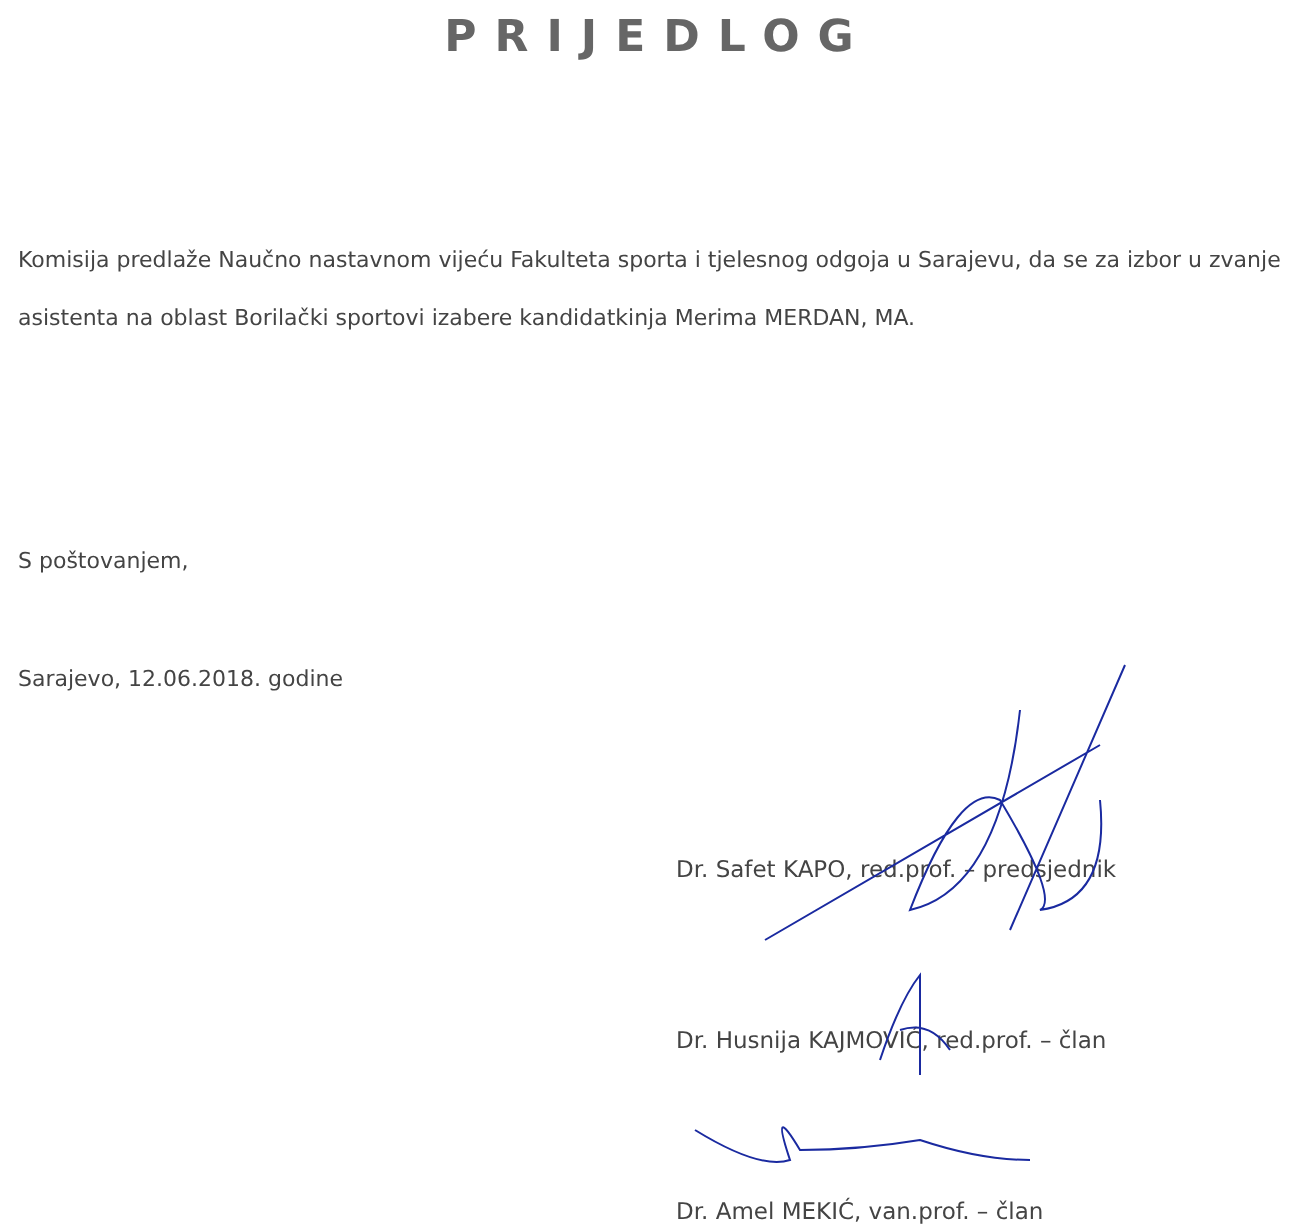PRIJEDLOG
Komisija predlaže Naučno nastavnom vijeću Fakulteta sporta i tjelesnog odgoja u Sarajevu, da se za izbor u zvanje asistenta na oblast Borilački sportovi izabere kandidatkinja Merima MERDAN, MA.
S poštovanjem,
Sarajevo, 12.06.2018. godine
Dr. Safet KAPO, red.prof. – predsjednik
Dr. Husnija KAJMOVIĆ, red.prof. – član
Dr. Amel MEKIĆ, van.prof. – član